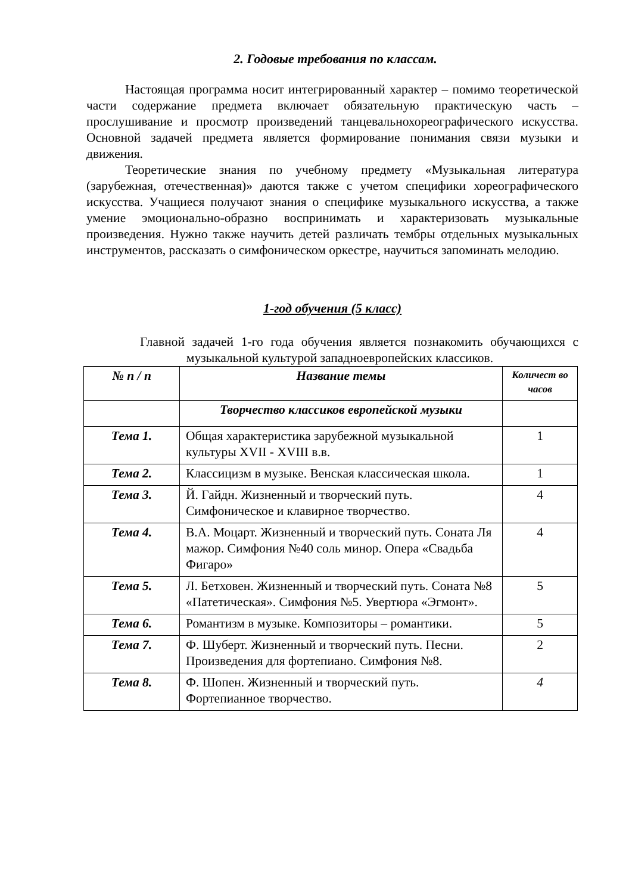2. Годовые требования по классам.
Настоящая программа носит интегрированный характер – помимо теоретической части содержание предмета включает обязательную практическую часть – прослушивание и просмотр произведений танцевальнохореографического искусства. Основной задачей предмета является формирование понимания связи музыки и движения.
Теоретические знания по учебному предмету «Музыкальная литература (зарубежная, отечественная)» даются также с учетом специфики хореографического искусства. Учащиеся получают знания о специфике музыкального искусства, а также умение эмоционально-образно воспринимать и характеризовать музыкальные произведения. Нужно также научить детей различать тембры отдельных музыкальных инструментов, рассказать о симфоническом оркестре, научиться запоминать мелодию.
1-год обучения (5 класс)
Главной задачей 1-го года обучения является познакомить обучающихся с музыкальной культурой западноевропейских классиков.
| № п / п | Название темы | Количест во часов |
| --- | --- | --- |
| | Творчество классиков европейской музыки | |
| Тема 1. | Общая характеристика зарубежной музыкальной культуры XVII - XVIII в.в. | 1 |
| Тема 2. | Классицизм в музыке. Венская классическая школа. | 1 |
| Тема 3. | Й. Гайдн. Жизненный и творческий путь. Симфоническое и клавирное творчество. | 4 |
| Тема 4. | В.А. Моцарт. Жизненный и творческий путь. Соната Ля мажор. Симфония №40 соль минор. Опера «Свадьба Фигаро» | 4 |
| Тема 5. | Л. Бетховен. Жизненный и творческий путь. Соната №8 «Патетическая». Симфония №5. Увертюра «Эгмонт». | 5 |
| Тема 6. | Романтизм в музыке. Композиторы – романтики. | 5 |
| Тема 7. | Ф. Шуберт. Жизненный и творческий путь. Песни. Произведения для фортепиано. Симфония №8. | 2 |
| Тема 8. | Ф. Шопен. Жизненный и творческий путь. Фортепианное творчество. | 4 |